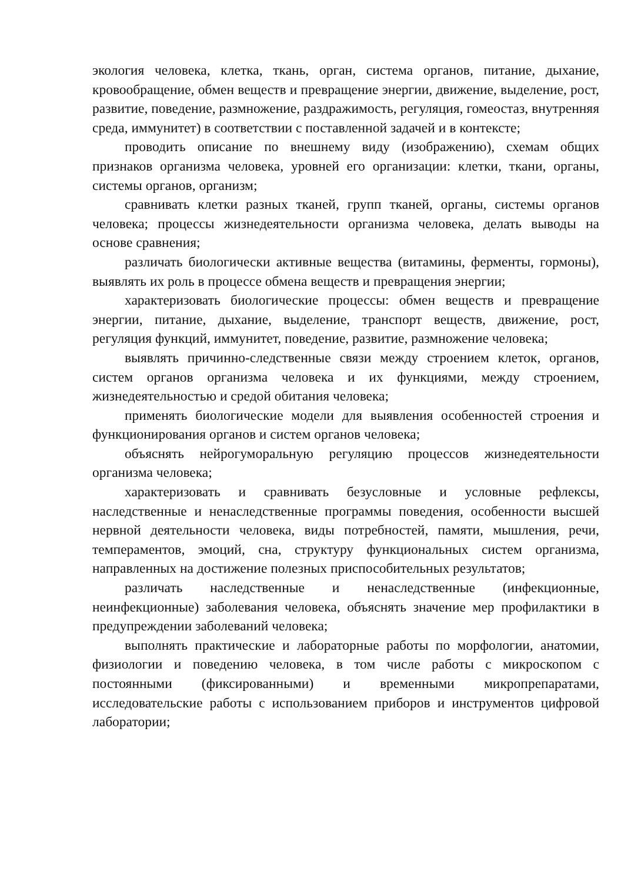экология человека, клетка, ткань, орган, система органов, питание, дыхание, кровообращение, обмен веществ и превращение энергии, движение, выделение, рост, развитие, поведение, размножение, раздражимость, регуляция, гомеостаз, внутренняя среда, иммунитет) в соответствии с поставленной задачей и в контексте;
проводить описание по внешнему виду (изображению), схемам общих признаков организма человека, уровней его организации: клетки, ткани, органы, системы органов, организм;
сравнивать клетки разных тканей, групп тканей, органы, системы органов человека; процессы жизнедеятельности организма человека, делать выводы на основе сравнения;
различать биологически активные вещества (витамины, ферменты, гормоны), выявлять их роль в процессе обмена веществ и превращения энергии;
характеризовать биологические процессы: обмен веществ и превращение энергии, питание, дыхание, выделение, транспорт веществ, движение, рост, регуляция функций, иммунитет, поведение, развитие, размножение человека;
выявлять причинно-следственные связи между строением клеток, органов, систем органов организма человека и их функциями, между строением, жизнедеятельностью и средой обитания человека;
применять биологические модели для выявления особенностей строения и функционирования органов и систем органов человека;
объяснять нейрогуморальную регуляцию процессов жизнедеятельности организма человека;
характеризовать и сравнивать безусловные и условные рефлексы, наследственные и ненаследственные программы поведения, особенности высшей нервной деятельности человека, виды потребностей, памяти, мышления, речи, темпераментов, эмоций, сна, структуру функциональных систем организма, направленных на достижение полезных приспособительных результатов;
различать наследственные и ненаследственные (инфекционные, неинфекционные) заболевания человека, объяснять значение мер профилактики в предупреждении заболеваний человека;
выполнять практические и лабораторные работы по морфологии, анатомии, физиологии и поведению человека, в том числе работы с микроскопом с постоянными (фиксированными) и временными микропрепаратами, исследовательские работы с использованием приборов и инструментов цифровой лаборатории;